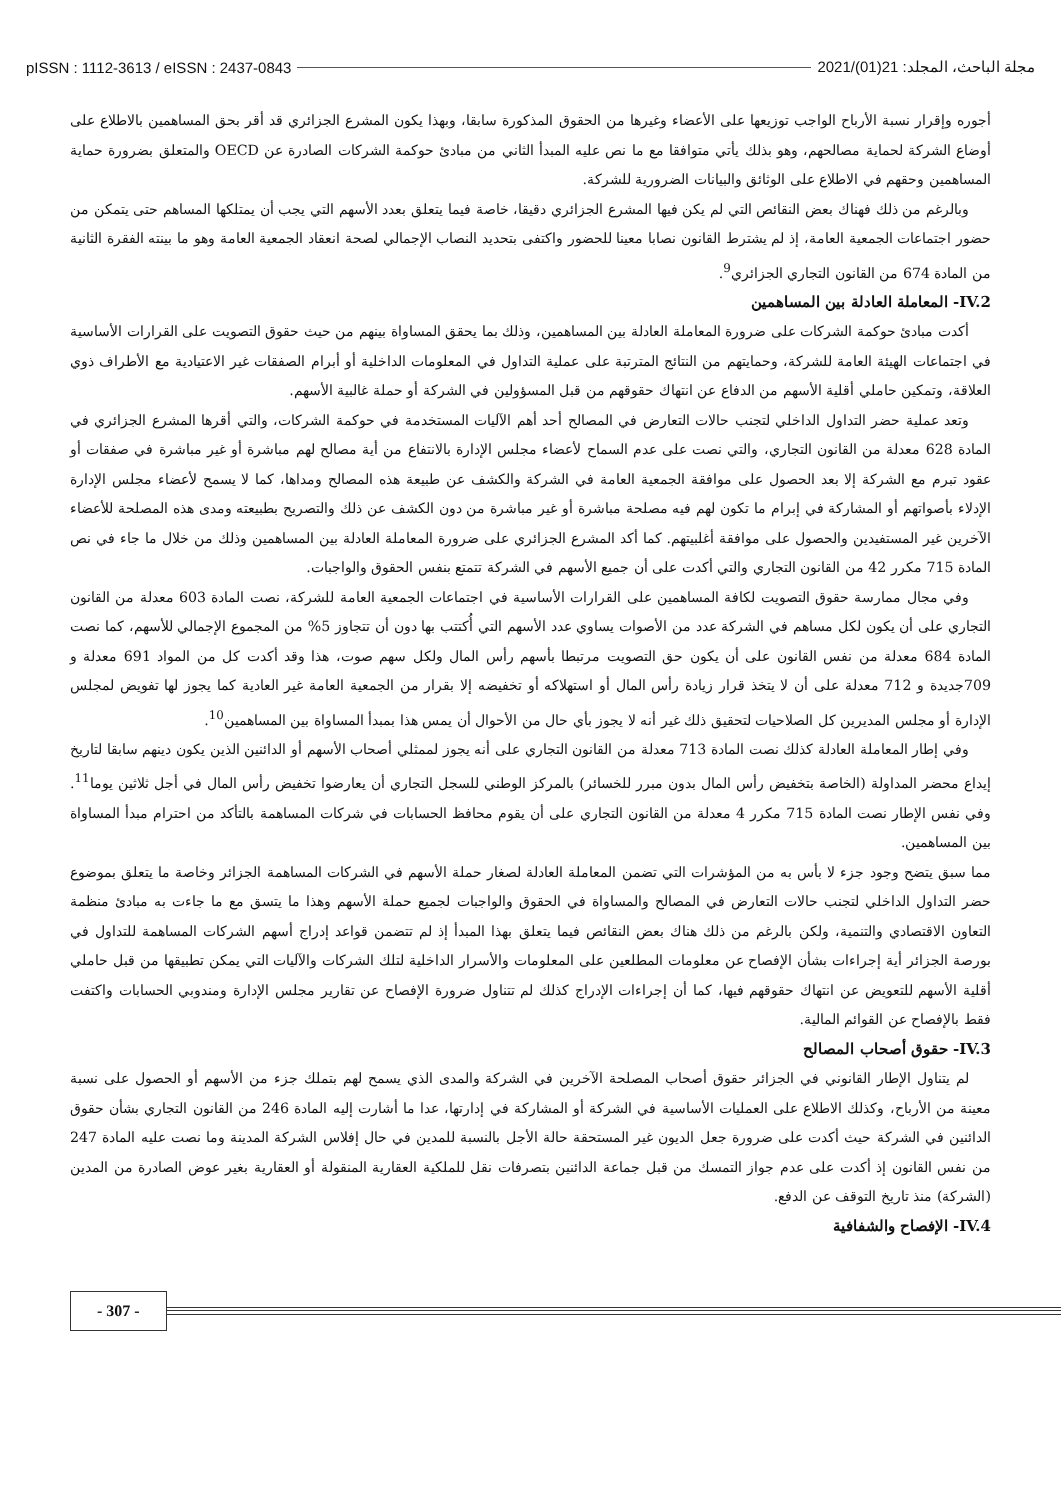pISSN : 1112-3613 / eISSN : 2437-0843 مجلة الباحث، المجلد: 21(01)/2021
أجوره وإقرار نسبة الأرباح الواجب توزيعها على الأعضاء وغيرها من الحقوق المذكورة سابقا، وبهذا يكون المشرع الجزائري قد أقر بحق المساهمين بالاطلاع على أوضاع الشركة لحماية مصالحهم، وهو بذلك يأتي متوافقا مع ما نص عليه المبدأ الثاني من مبادئ حوكمة الشركات الصادرة عن OECD والمتعلق بضرورة حماية المساهمين وحقهم في الاطلاع على الوثائق والبيانات الضرورية للشركة.
وبالرغم من ذلك فهناك بعض النقائص التي لم يكن فيها المشرع الجزائري دقيقا، خاصة فيما يتعلق بعدد الأسهم التي يجب أن يمتلكها المساهم حتى يتمكن من حضور اجتماعات الجمعية العامة، إذ لم يشترط القانون نصابا معينا للحضور واكتفى بتحديد النصاب الإجمالي لصحة انعقاد الجمعية العامة وهو ما بينته الفقرة الثانية من المادة 674 من القانون التجاري الجزائري<sup>9</sup>.
IV.2- المعاملة العادلة بين المساهمين
أكدت مبادئ حوكمة الشركات على ضرورة المعاملة العادلة بين المساهمين، وذلك بما يحقق المساواة بينهم من حيث حقوق التصويت على القرارات الأساسية في اجتماعات الهيئة العامة للشركة، وحمايتهم من النتائج المترتبة على عملية التداول في المعلومات الداخلية أو أبرام الصفقات غير الاعتيادية مع الأطراف ذوي العلاقة، وتمكين حاملي أقلية الأسهم من الدفاع عن انتهاك حقوقهم من قبل المسؤولين في الشركة أو حملة غالبية الأسهم.
وتعد عملية حضر التداول الداخلي لتجنب حالات التعارض في المصالح أحد أهم الآليات المستخدمة في حوكمة الشركات، والتي أقرها المشرع الجزائري في المادة 628 معدلة من القانون التجاري، والتي نصت على عدم السماح لأعضاء مجلس الإدارة بالانتفاع من أية مصالح لهم مباشرة أو غير مباشرة في صفقات أو عقود تبرم مع الشركة إلا بعد الحصول على موافقة الجمعية العامة في الشركة والكشف عن طبيعة هذه المصالح ومداها، كما لا يسمح لأعضاء مجلس الإدارة الإدلاء بأصواتهم أو المشاركة في إبرام ما تكون لهم فيه مصلحة مباشرة أو غير مباشرة من دون الكشف عن ذلك والتصريح بطبيعته ومدى هذه المصلحة للأعضاء الآخرين غير المستفيدين والحصول على موافقة أغلبيتهم. كما أكد المشرع الجزائري على ضرورة المعاملة العادلة بين المساهمين وذلك من خلال ما جاء في نص المادة 715 مكرر 42 من القانون التجاري والتي أكدت على أن جميع الأسهم في الشركة تتمتع بنفس الحقوق والواجبات.
وفي مجال ممارسة حقوق التصويت لكافة المساهمين على القرارات الأساسية في اجتماعات الجمعية العامة للشركة، نصت المادة 603 معدلة من القانون التجاري على أن يكون لكل مساهم في الشركة عدد من الأصوات يساوي عدد الأسهم التي أُكتتب بها دون أن تتجاوز 5% من المجموع الإجمالي للأسهم، كما نصت المادة 684 معدلة من نفس القانون على أن يكون حق التصويت مرتبطا بأسهم رأس المال ولكل سهم صوت، هذا وقد أكدت كل من المواد 691 معدلة و 709جديدة و 712 معدلة على أن لا يتخذ قرار زيادة رأس المال أو استهلاكه أو تخفيضه إلا بقرار من الجمعية العامة غير العادية كما يجوز لها تفويض لمجلس الإدارة أو مجلس المديرين كل الصلاحيات لتحقيق ذلك غير أنه لا يجوز بأي حال من الأحوال أن يمس هذا بمبدأ المساواة بين المساهمين<sup>10</sup>.
وفي إطار المعاملة العادلة كذلك نصت المادة 713 معدلة من القانون التجاري على أنه يجوز لممثلي أصحاب الأسهم أو الدائنين الذين يكون دينهم سابقا لتاريخ إيداع محضر المداولة (الخاصة بتخفيض رأس المال بدون مبرر للخسائر) بالمركز الوطني للسجل التجاري أن يعارضوا تخفيض رأس المال في أجل ثلاثين يوما<sup>11</sup>. وفي نفس الإطار نصت المادة 715 مكرر 4 معدلة من القانون التجاري على أن يقوم محافظ الحسابات في شركات المساهمة بالتأكد من احترام مبدأ المساواة بين المساهمين.
مما سبق يتضح وجود جزء لا بأس به من المؤشرات التي تضمن المعاملة العادلة لصغار حملة الأسهم في الشركات المساهمة الجزائر وخاصة ما يتعلق بموضوع حضر التداول الداخلي لتجنب حالات التعارض في المصالح والمساواة في الحقوق والواجبات لجميع حملة الأسهم وهذا ما يتسق مع ما جاءت به مبادئ منظمة التعاون الاقتصادي والتنمية، ولكن بالرغم من ذلك هناك بعض النقائص فيما يتعلق بهذا المبدأ إذ لم تتضمن قواعد إدراج أسهم الشركات المساهمة للتداول في بورصة الجزائر أية إجراءات بشأن الإفصاح عن معلومات المطلعين على المعلومات والأسرار الداخلية لتلك الشركات والآليات التي يمكن تطبيقها من قبل حاملي أقلية الأسهم للتعويض عن انتهاك حقوقهم فيها، كما أن إجراءات الإدراج كذلك لم تتناول ضرورة الإفصاح عن تقارير مجلس الإدارة ومندوبي الحسابات واكتفت فقط بالإفصاح عن القوائم المالية.
IV.3- حقوق أصحاب المصالح
لم يتناول الإطار القانوني في الجزائر حقوق أصحاب المصلحة الآخرين في الشركة والمدى الذي يسمح لهم بتملك جزء من الأسهم أو الحصول على نسبة معينة من الأرباح، وكذلك الاطلاع على العمليات الأساسية في الشركة أو المشاركة في إدارتها، عدا ما أشارت إليه المادة 246 من القانون التجاري بشأن حقوق الدائنين في الشركة حيث أكدت على ضرورة جعل الديون غير المستحقة حالة الأجل بالنسبة للمدين في حال إفلاس الشركة المدينة وما نصت عليه المادة 247 من نفس القانون إذ أكدت على عدم جواز التمسك من قبل جماعة الدائنين بتصرفات نقل للملكية العقارية المنقولة أو العقارية بغير عوض الصادرة من المدين (الشركة) منذ تاريخ التوقف عن الدفع.
IV.4- الإفصاح والشفافية
- 307 -